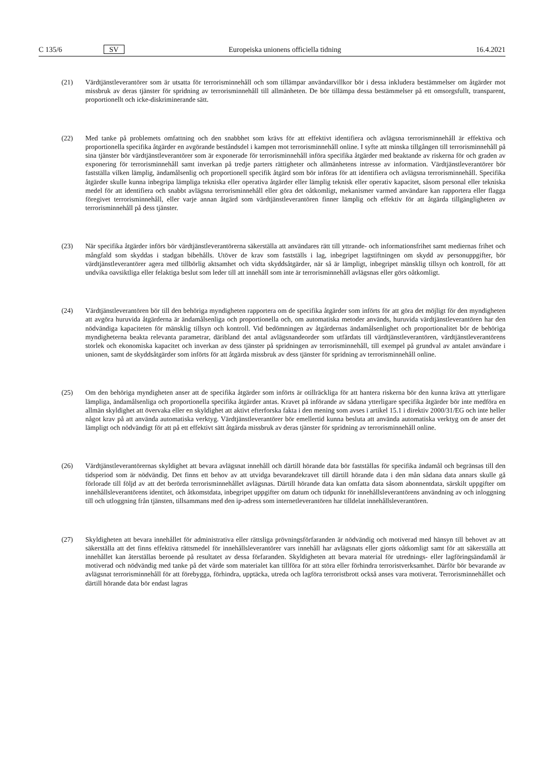C 135/6 SV Europeiska unionens officiella tidning 16.4.2021
(21) Värdtjänstleverantörer som är utsatta för terrorisminnehåll och som tillämpar användarvillkor bör i dessa inkludera bestämmelser om åtgärder mot missbruk av deras tjänster för spridning av terrorisminnehåll till allmänheten. De bör tillämpa dessa bestämmelser på ett omsorgsfullt, transparent, proportionellt och icke-diskriminerande sätt.
(22) Med tanke på problemets omfattning och den snabbhet som krävs för att effektivt identifiera och avlägsna terrorisminnehåll är effektiva och proportionella specifika åtgärder en avgörande beståndsdel i kampen mot terrorisminnehåll online. I syfte att minska tillgången till terrorisminnehåll på sina tjänster bör värdtjänstleverantörer som är exponerade för terrorisminnehåll införa specifika åtgärder med beaktande av riskerna för och graden av exponering för terrorisminnehåll samt inverkan på tredje parters rättigheter och allmänhetens intresse av information. Värdtjänstleverantörer bör fastställa vilken lämplig, ändamålsenlig och proportionell specifik åtgärd som bör införas för att identifiera och avlägsna terrorisminnehåll. Specifika åtgärder skulle kunna inbegripa lämpliga tekniska eller operativa åtgärder eller lämplig teknisk eller operativ kapacitet, såsom personal eller tekniska medel för att identifiera och snabbt avlägsna terrorisminnehåll eller göra det oåtkomligt, mekanismer varmed användare kan rapportera eller flagga föregivet terrorisminnehåll, eller varje annan åtgärd som värdtjänstleverantören finner lämplig och effektiv för att åtgärda tillgängligheten av terrorisminnehåll på dess tjänster.
(23) När specifika åtgärder införs bör värdtjänstleverantörerna säkerställa att användares rätt till yttrande- och informationsfrihet samt mediernas frihet och mångfald som skyddas i stadgan bibehålls. Utöver de krav som fastställs i lag, inbegripet lagstiftningen om skydd av personuppgifter, bör värdtjänstleverantörer agera med tillbörlig aktsamhet och vidta skyddsåtgärder, när så är lämpligt, inbegripet mänsklig tillsyn och kontroll, för att undvika oavsiktliga eller felaktiga beslut som leder till att innehåll som inte är terrorisminnehåll avlägsnas eller görs oåtkomligt.
(24) Värdtjänstleverantören bör till den behöriga myndigheten rapportera om de specifika åtgärder som införts för att göra det möjligt för den myndigheten att avgöra huruvida åtgärderna är ändamålsenliga och proportionella och, om automatiska metoder används, huruvida värdtjänstleverantören har den nödvändiga kapaciteten för mänsklig tillsyn och kontroll. Vid bedömningen av åtgärdernas ändamålsenlighet och proportionalitet bör de behöriga myndigheterna beakta relevanta parametrar, däribland det antal avlägsnandeorder som utfärdats till värdtjänstleverantören, värdtjänst­leverantörens storlek och ekonomiska kapacitet och inverkan av dess tjänster på spridningen av terrorisminnehåll, till exempel på grundval av antalet användare i unionen, samt de skyddsåtgärder som införts för att åtgärda missbruk av dess tjänster för spridning av terrorisminnehåll online.
(25) Om den behöriga myndigheten anser att de specifika åtgärder som införts är otillräckliga för att hantera riskerna bör den kunna kräva att ytterligare lämpliga, ändamålsenliga och proportionella specifika åtgärder antas. Kravet på införande av sådana ytterligare specifika åtgärder bör inte medföra en allmän skyldighet att övervaka eller en skyldighet att aktivt efterforska fakta i den mening som avses i artikel 15.1 i direktiv 2000/31/EG och inte heller något krav på att använda automatiska verktyg. Värdtjänstleverantörer bör emellertid kunna besluta att använda automatiska verktyg om de anser det lämpligt och nödvändigt för att på ett effektivt sätt åtgärda missbruk av deras tjänster för spridning av terrorisminnehåll online.
(26) Värdtjänstleverantörernas skyldighet att bevara avlägsnat innehåll och därtill hörande data bör fastställas för specifika ändamål och begränsas till den tidsperiod som är nödvändig. Det finns ett behov av att utvidga bevarandekravet till därtill hörande data i den mån sådana data annars skulle gå förlorade till följd av att det berörda terrorisminnehållet avlägsnas. Därtill hörande data kan omfatta data såsom abonnentdata, särskilt uppgifter om innehållsleverantörens identitet, och åtkomstdata, inbegripet uppgifter om datum och tidpunkt för innehållsleve­rantörens användning av och inloggning till och utloggning från tjänsten, tillsammans med den ip-adress som internetleverantören har tilldelat innehållsleverantören.
(27) Skyldigheten att bevara innehållet för administrativa eller rättsliga prövningsförfaranden är nödvändig och motiverad med hänsyn till behovet av att säkerställa att det finns effektiva rättsmedel för innehållsleverantörer vars innehåll har avlägsnats eller gjorts oåtkomligt samt för att säkerställa att innehållet kan återställas beroende på resultatet av dessa förfaranden. Skyldigheten att bevara material för utrednings- eller lagföringsändamål är motiverad och nödvändig med tanke på det värde som materialet kan tillföra för att störa eller förhindra terrorist­verksamhet. Därför bör bevarande av avlägsnat terrorisminnehåll för att förebygga, förhindra, upptäcka, utreda och lagföra terroristbrott också anses vara motiverat. Terrorisminnehållet och därtill hörande data bör endast lagras